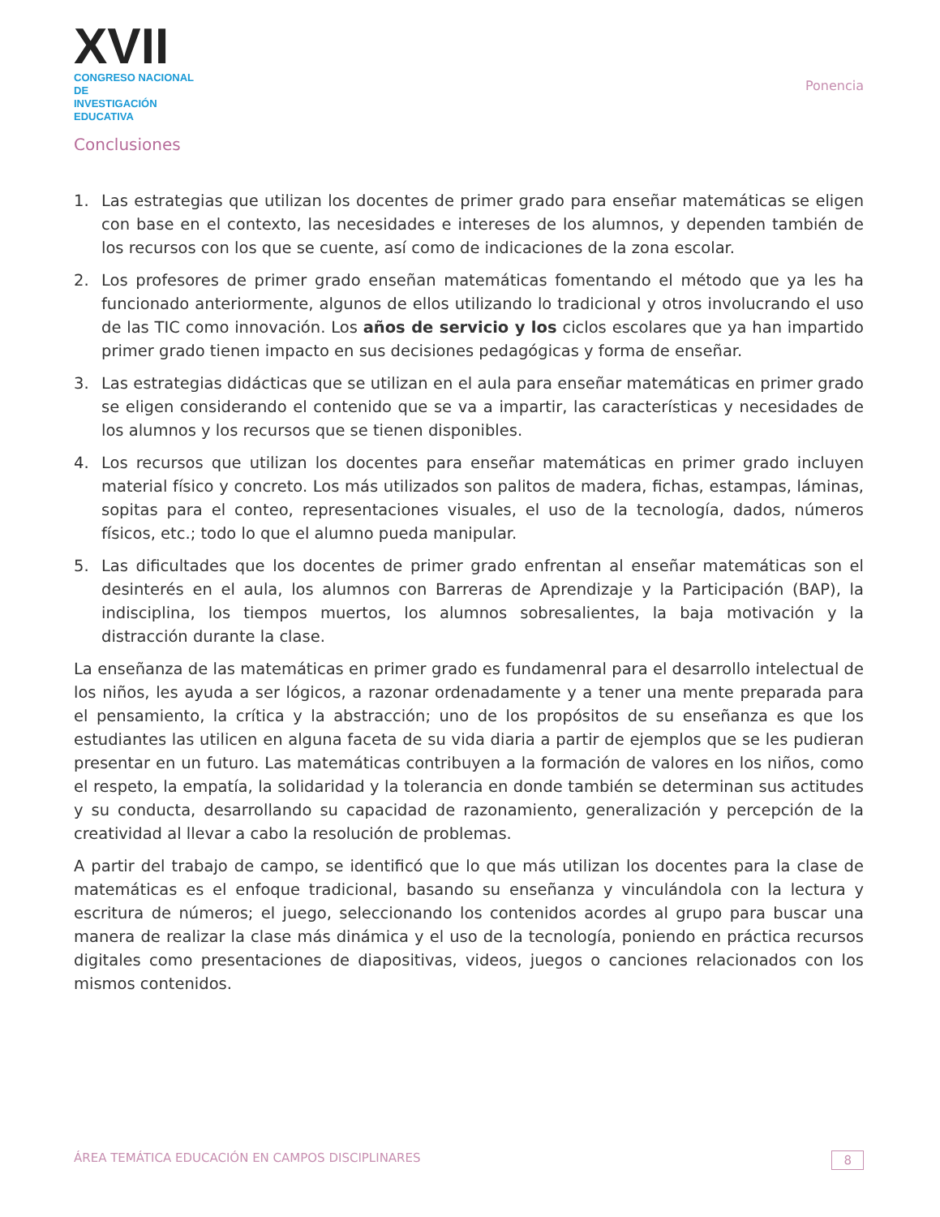XVII
CONGRESO NACIONAL DE
INVESTIGACIÓN EDUCATIVA
Ponencia
Conclusiones
1. Las estrategias que utilizan los docentes de primer grado para enseñar matemáticas se eligen con base en el contexto, las necesidades e intereses de los alumnos, y dependen también de los recursos con los que se cuente, así como de indicaciones de la zona escolar.
2. Los profesores de primer grado enseñan matemáticas fomentando el método que ya les ha funcionado anteriormente, algunos de ellos utilizando lo tradicional y otros involucrando el uso de las TIC como innovación. Los años de servicio y los ciclos escolares que ya han impartido primer grado tienen impacto en sus decisiones pedagógicas y forma de enseñar.
3. Las estrategias didácticas que se utilizan en el aula para enseñar matemáticas en primer grado se eligen considerando el contenido que se va a impartir, las características y necesidades de los alumnos y los recursos que se tienen disponibles.
4. Los recursos que utilizan los docentes para enseñar matemáticas en primer grado incluyen material físico y concreto. Los más utilizados son palitos de madera, fichas, estampas, láminas, sopitas para el conteo, representaciones visuales, el uso de la tecnología, dados, números físicos, etc.; todo lo que el alumno pueda manipular.
5. Las dificultades que los docentes de primer grado enfrentan al enseñar matemáticas son el desinterés en el aula, los alumnos con Barreras de Aprendizaje y la Participación (BAP), la indisciplina, los tiempos muertos, los alumnos sobresalientes, la baja motivación y la distracción durante la clase.
La enseñanza de las matemáticas en primer grado es fundamenral para el desarrollo intelectual de los niños, les ayuda a ser lógicos, a razonar ordenadamente y a tener una mente preparada para el pensamiento, la crítica y la abstracción; uno de los propósitos de su enseñanza es que los estudiantes las utilicen en alguna faceta de su vida diaria a partir de ejemplos que se les pudieran presentar en un futuro. Las matemáticas contribuyen a la formación de valores en los niños, como el respeto, la empatía, la solidaridad y la tolerancia en donde también se determinan sus actitudes y su conducta, desarrollando su capacidad de razonamiento, generalización y percepción de la creatividad al llevar a cabo la resolución de problemas.
A partir del trabajo de campo, se identificó que lo que más utilizan los docentes para la clase de matemáticas es el enfoque tradicional, basando su enseñanza y vinculándola con la lectura y escritura de números; el juego, seleccionando los contenidos acordes al grupo para buscar una manera de realizar la clase más dinámica y el uso de la tecnología, poniendo en práctica recursos digitales como presentaciones de diapositivas, videos, juegos o canciones relacionados con los mismos contenidos.
ÁREA TEMÁTICA EDUCACIÓN EN CAMPOS DISCIPLINARES 8